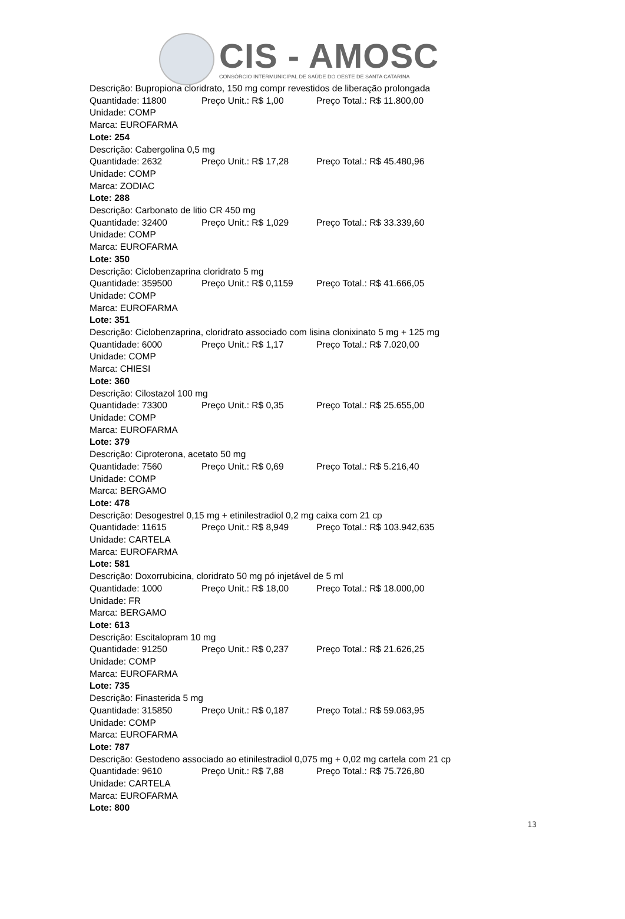CIS - AMOSC
CONSÓRCIO INTERMUNICIPAL DE SAÚDE DO OESTE DE SANTA CATARINA
Descrição: Bupropiona cloridrato, 150 mg compr revestidos de liberação prolongada
Quantidade: 11800 Preço Unit.: R$ 1,00 Preço Total.: R$ 11.800,00
Unidade: COMP
Marca: EUROFARMA
Lote: 254
Descrição: Cabergolina 0,5 mg
Quantidade: 2632 Preço Unit.: R$ 17,28 Preço Total.: R$ 45.480,96
Unidade: COMP
Marca: ZODIAC
Lote: 288
Descrição: Carbonato de litio CR 450 mg
Quantidade: 32400 Preço Unit.: R$ 1,029 Preço Total.: R$ 33.339,60
Unidade: COMP
Marca: EUROFARMA
Lote: 350
Descrição: Ciclobenzaprina cloridrato 5 mg
Quantidade: 359500 Preço Unit.: R$ 0,1159 Preço Total.: R$ 41.666,05
Unidade: COMP
Marca: EUROFARMA
Lote: 351
Descrição: Ciclobenzaprina, cloridrato associado com lisina clonixinato 5 mg + 125 mg
Quantidade: 6000 Preço Unit.: R$ 1,17 Preço Total.: R$ 7.020,00
Unidade: COMP
Marca: CHIESI
Lote: 360
Descrição: Cilostazol 100 mg
Quantidade: 73300 Preço Unit.: R$ 0,35 Preço Total.: R$ 25.655,00
Unidade: COMP
Marca: EUROFARMA
Lote: 379
Descrição: Ciproterona, acetato 50 mg
Quantidade: 7560 Preço Unit.: R$ 0,69 Preço Total.: R$ 5.216,40
Unidade: COMP
Marca: BERGAMO
Lote: 478
Descrição: Desogestrel 0,15 mg + etinilestradiol 0,2 mg caixa com 21 cp
Quantidade: 11615 Preço Unit.: R$ 8,949 Preço Total.: R$ 103.942,635
Unidade: CARTELA
Marca: EUROFARMA
Lote: 581
Descrição: Doxorrubicina, cloridrato 50 mg pó injetável de 5 ml
Quantidade: 1000 Preço Unit.: R$ 18,00 Preço Total.: R$ 18.000,00
Unidade: FR
Marca: BERGAMO
Lote: 613
Descrição: Escitalopram 10 mg
Quantidade: 91250 Preço Unit.: R$ 0,237 Preço Total.: R$ 21.626,25
Unidade: COMP
Marca: EUROFARMA
Lote: 735
Descrição: Finasterida 5 mg
Quantidade: 315850 Preço Unit.: R$ 0,187 Preço Total.: R$ 59.063,95
Unidade: COMP
Marca: EUROFARMA
Lote: 787
Descrição: Gestodeno associado ao etinilestradiol 0,075 mg + 0,02 mg cartela com 21 cp
Quantidade: 9610 Preço Unit.: R$ 7,88 Preço Total.: R$ 75.726,80
Unidade: CARTELA
Marca: EUROFARMA
Lote: 800
13